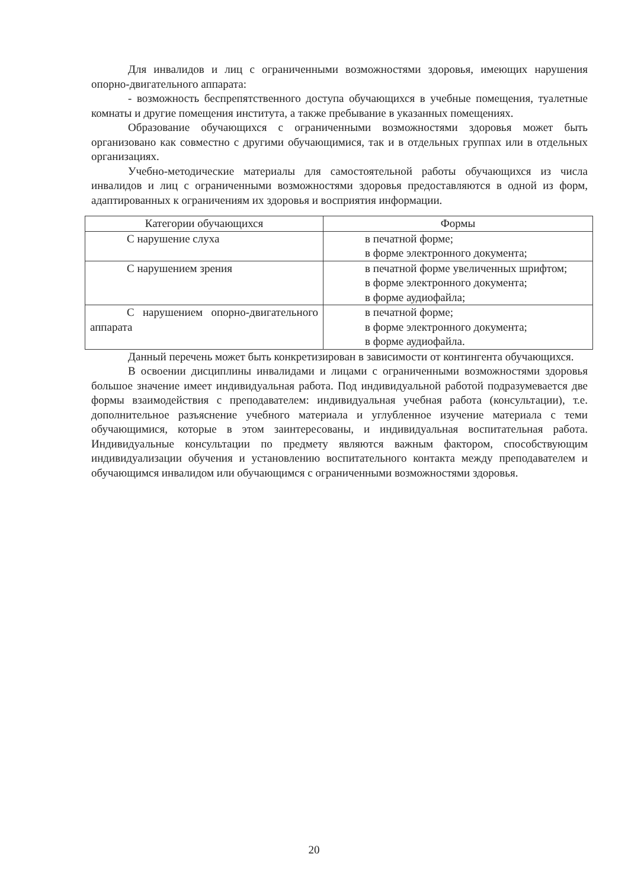Для инвалидов и лиц с ограниченными возможностями здоровья, имеющих нарушения опорно-двигательного аппарата:
- возможность беспрепятственного доступа обучающихся в учебные помещения, туалетные комнаты и другие помещения института, а также пребывание в указанных помещениях.
Образование обучающихся с ограниченными возможностями здоровья может быть организовано как совместно с другими обучающимися, так и в отдельных группах или в отдельных организациях.
Учебно-методические материалы для самостоятельной работы обучающихся из числа инвалидов и лиц с ограниченными возможностями здоровья предоставляются в одной из форм, адаптированных к ограничениям их здоровья и восприятия информации.
| Категории обучающихся | Формы |
| --- | --- |
| С нарушение слуха | в печатной форме; в форме электронного документа; |
| С нарушением зрения | в печатной форме увеличенных шрифтом; в форме электронного документа; в форме аудиофайла; |
| С нарушением опорно-двигательного аппарата | в печатной форме; в форме электронного документа; в форме аудиофайла. |
Данный перечень может быть конкретизирован в зависимости от контингента обучающихся.
В освоении дисциплины инвалидами и лицами с ограниченными возможностями здоровья большое значение имеет индивидуальная работа. Под индивидуальной работой подразумевается две формы взаимодействия с преподавателем: индивидуальная учебная работа (консультации), т.е. дополнительное разъяснение учебного материала и углубленное изучение материала с теми обучающимися, которые в этом заинтересованы, и индивидуальная воспитательная работа. Индивидуальные консультации по предмету являются важным фактором, способствующим индивидуализации обучения и установлению воспитательного контакта между преподавателем и обучающимся инвалидом или обучающимся с ограниченными возможностями здоровья.
20